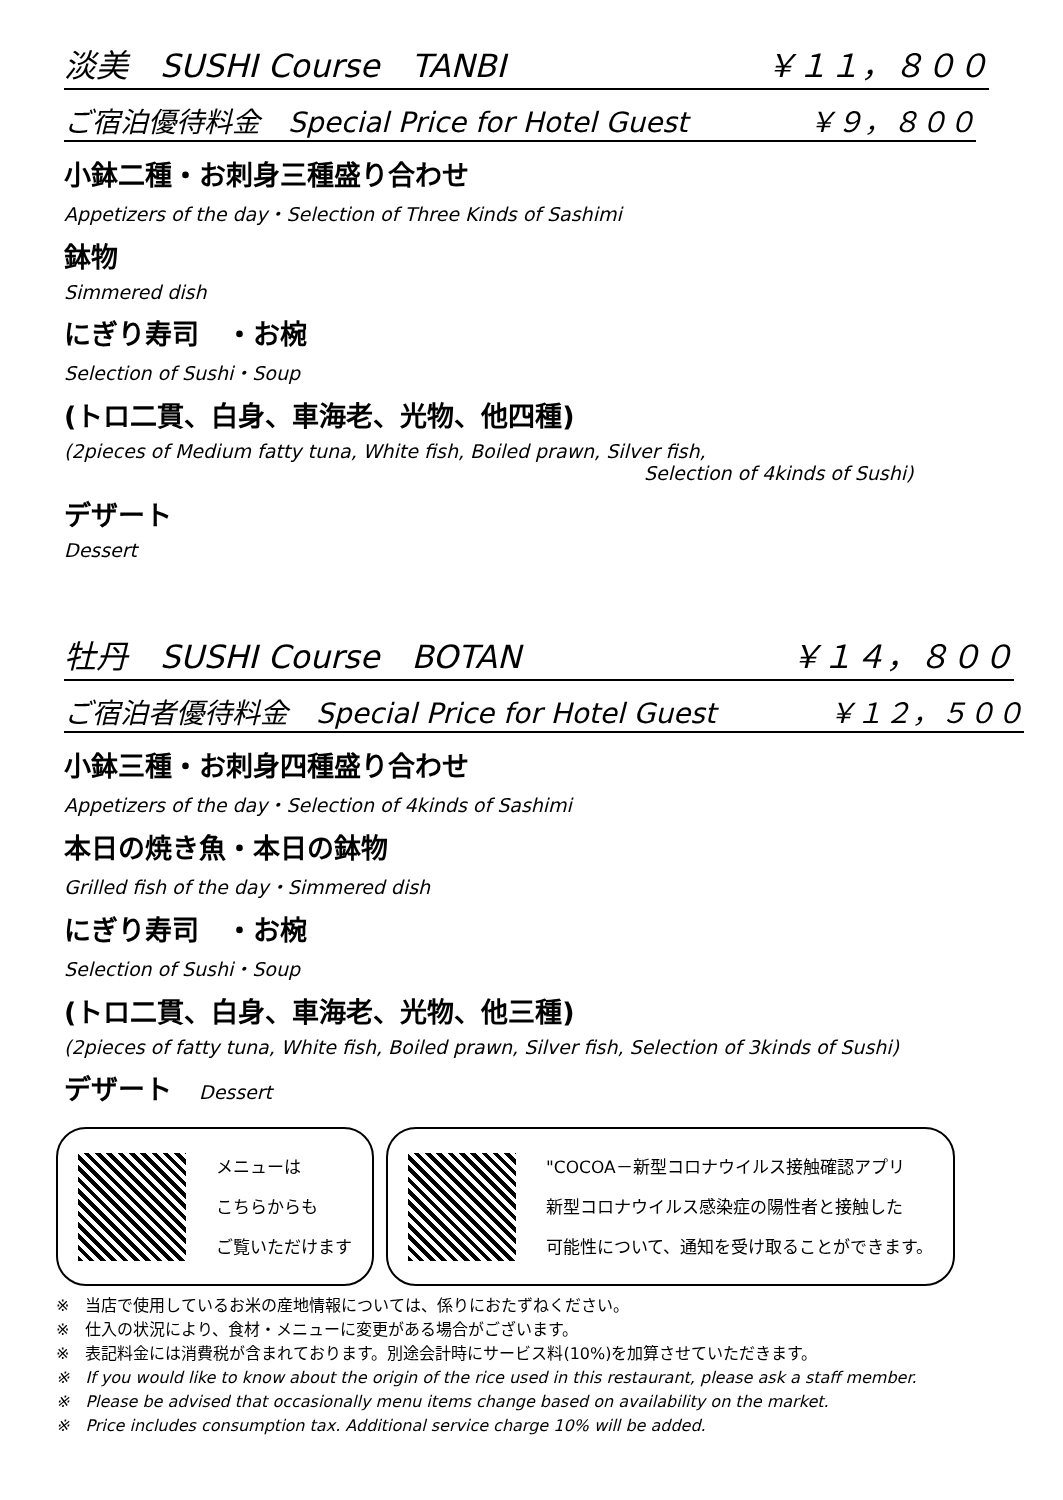淡美　SUSHI Course　TANBI ￥１１，８００
ご宿泊優待料金　Special Price for Hotel Guest ￥９，８００
小鉢二種・お刺身三種盛り合わせ
Appetizers of the day・Selection of Three Kinds of Sashimi
鉢物
Simmered dish
にぎり寿司　・お椀
Selection of Sushi・Soup
(トロ二貫、白身、車海老、光物、他四種)
(2pieces of Medium fatty tuna, White fish, Boiled prawn, Silver fish,
Selection of 4kinds of Sushi)
デザート
Dessert
牡丹　SUSHI Course　BOTAN ￥１４，８００
ご宿泊者優待料金　Special Price for Hotel Guest ￥１２，５００
小鉢三種・お刺身四種盛り合わせ
Appetizers of the day・Selection of 4kinds of Sashimi
本日の焼き魚・本日の鉢物
Grilled fish of the day・Simmered dish
にぎり寿司　・お椀
Selection of Sushi・Soup
(トロ二貫、白身、車海老、光物、他三種)
(2pieces of fatty tuna, White fish, Boiled prawn, Silver fish, Selection of 3kinds of Sushi)
デザート　Dessert
メニューは
こちらからも
ご覧いただけます
"COCOA－新型コロナウイルス接触確認アプリ
新型コロナウイルス感染症の陽性者と接触した
可能性について、通知を受け取ることができます。
※　当店で使用しているお米の産地情報については、係りにおたずねください。
※　仕入の状況により、食材・メニューに変更がある場合がございます。
※　表記料金には消費税が含まれております。別途会計時にサービス料(10%)を加算させていただきます。
※　If you would like to know about the origin of the rice used in this restaurant, please ask a staff member.
※　Please be advised that occasionally menu items change based on availability on the market.
※　Price includes consumption tax. Additional service charge 10% will be added.